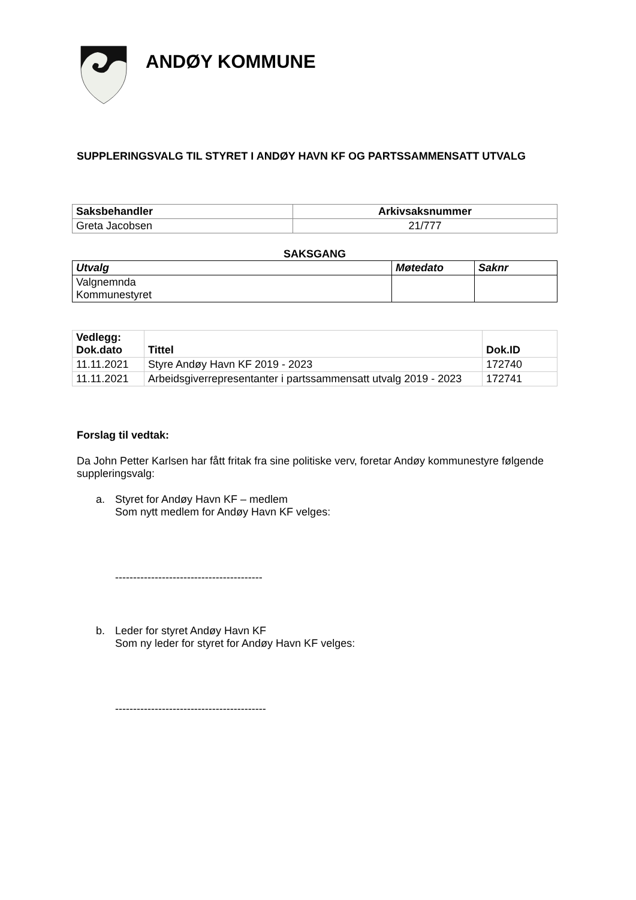ANDØY KOMMUNE
SUPPLERINGSVALG TIL STYRET I ANDØY HAVN KF OG PARTSSAMMENSATT UTVALG
| Saksbehandler | Arkivsaksnummer |
| --- | --- |
| Greta Jacobsen | 21/777 |
SAKSGANG
| Utvalg | Møtedato | Saknr |
| --- | --- | --- |
| Valgnemnda Kommunestyret | | |
| Vedlegg: Dok.dato | Tittel | Dok.ID |
| --- | --- | --- |
| 11.11.2021 | Styre Andøy Havn KF 2019 - 2023 | 172740 |
| 11.11.2021 | Arbeidsgiverrepresentanter i partssammensatt utvalg 2019 - 2023 | 172741 |
Forslag til vedtak:
Da John Petter Karlsen har fått fritak fra sine politiske verv, foretar Andøy kommunestyre følgende suppleringsvalg:
a. Styret for Andøy Havn KF – medlem
Som nytt medlem for Andøy Havn KF velges:
-----------------------------------------
b. Leder for styret Andøy Havn KF
Som ny leder for styret for Andøy Havn KF velges:
------------------------------------------